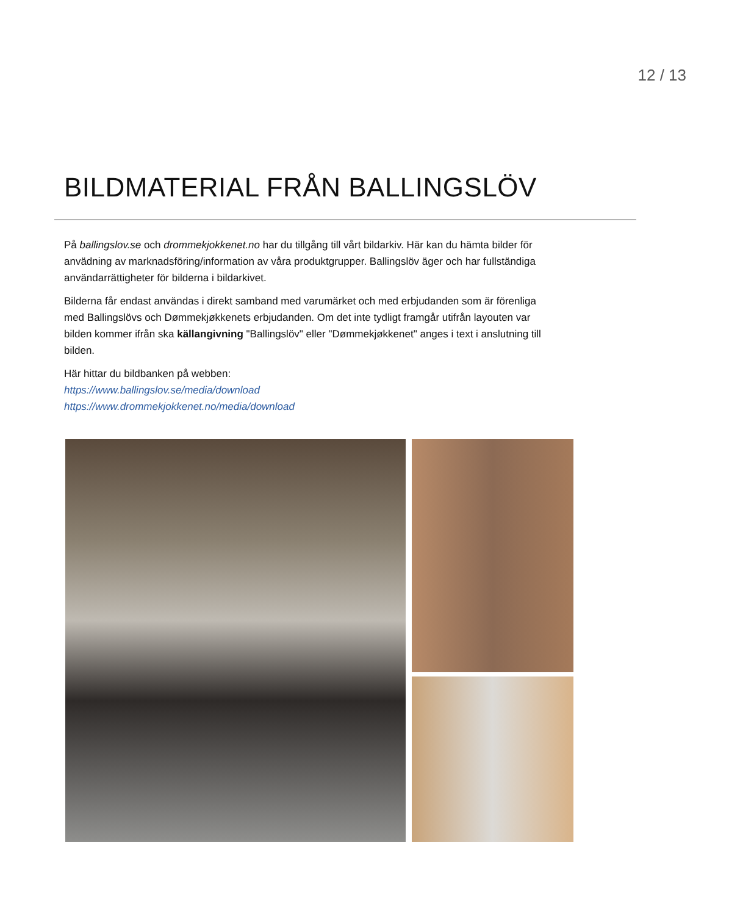12 / 13
BILDMATERIAL FRÅN BALLINGSLÖV
På ballingslov.se och drommekjokkenet.no har du tillgång till vårt bildarkiv. Här kan du hämta bilder för anvädning av marknadsföring/information av våra produktgrupper. Ballingslöv äger och har fullständiga användarrättigheter för bilderna i bildarkivet.
Bilderna får endast användas i direkt samband med varumärket och med erbjudanden som är förenliga med Ballingslövs och Dømmekjøkkenets erbjudanden. Om det inte tydligt framgår utifrån layouten var bilden kommer ifrån ska källangivning "Ballingslöv" eller "Dømmekjøkkenet" anges i text i anslutning till bilden.
Här hittar du bildbanken på webben:
https://www.ballingslov.se/media/download
https://www.drommekjokkenet.no/media/download